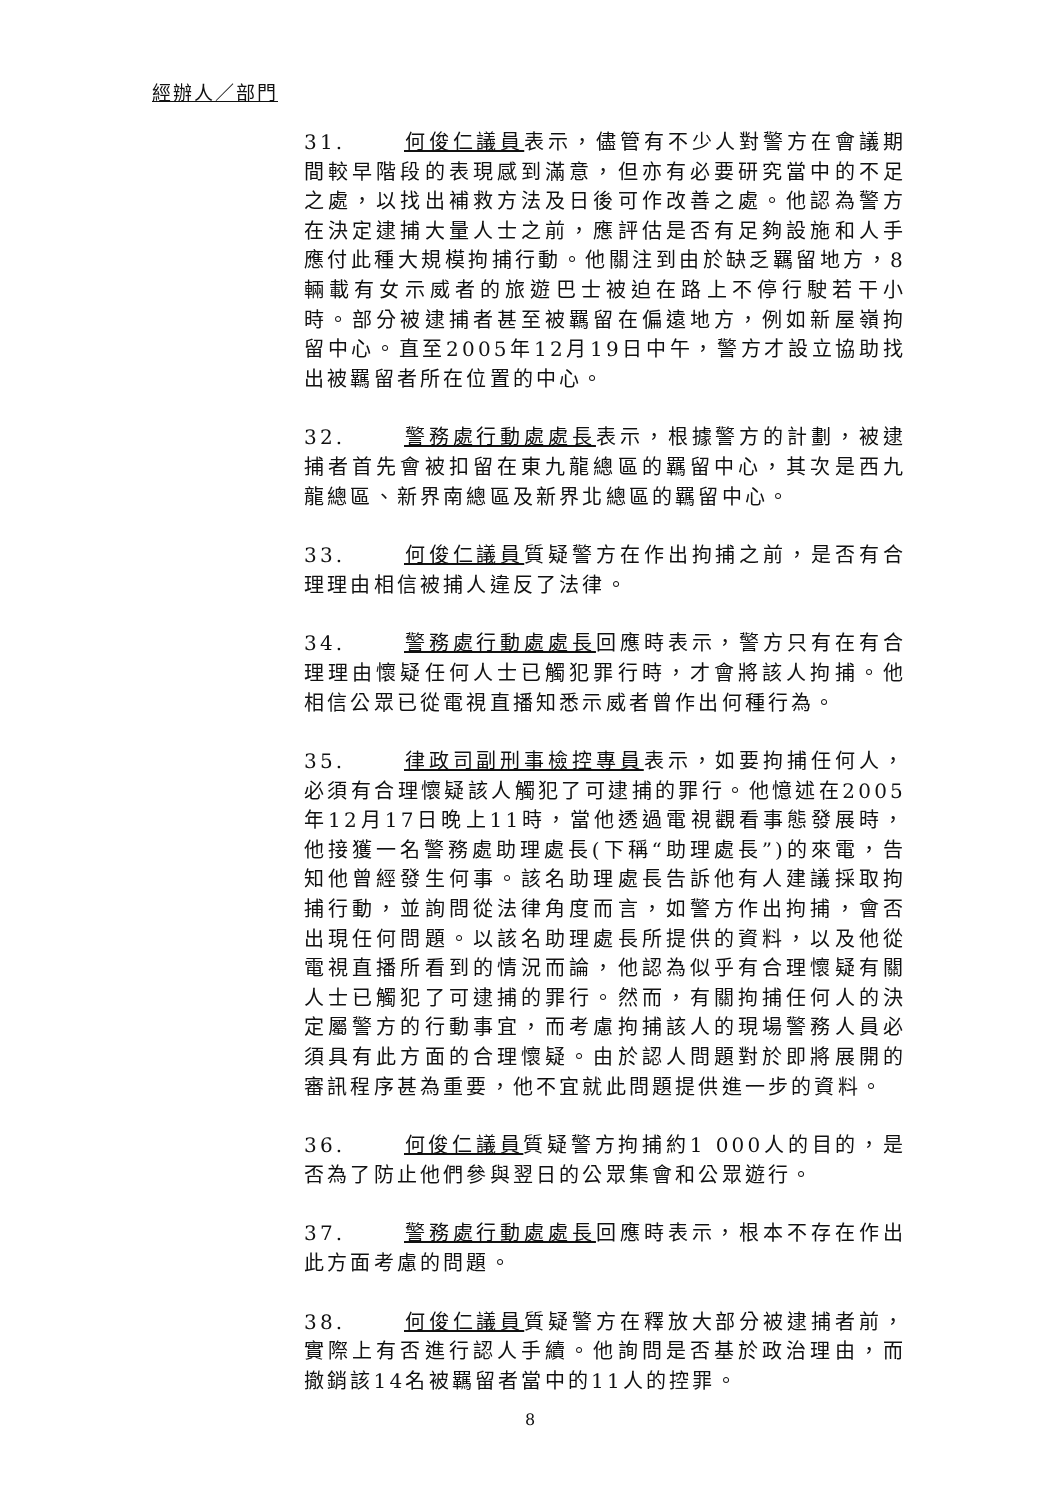經辦人／部門
31. 何俊仁議員表示，儘管有不少人對警方在會議期間較早階段的表現感到滿意，但亦有必要研究當中的不足之處，以找出補救方法及日後可作改善之處。他認為警方在決定逮捕大量人士之前，應評估是否有足夠設施和人手應付此種大規模拘捕行動。他關注到由於缺乏羈留地方，8輛載有女示威者的旅遊巴士被迫在路上不停行駛若干小時。部分被逮捕者甚至被羈留在偏遠地方，例如新屋嶺拘留中心。直至2005年12月19日中午，警方才設立協助找出被羈留者所在位置的中心。
32. 警務處行動處處長表示，根據警方的計劃，被逮捕者首先會被扣留在東九龍總區的羈留中心，其次是西九龍總區、新界南總區及新界北總區的羈留中心。
33. 何俊仁議員質疑警方在作出拘捕之前，是否有合理理由相信被捕人違反了法律。
34. 警務處行動處處長回應時表示，警方只有在有合理理由懷疑任何人士已觸犯罪行時，才會將該人拘捕。他相信公眾已從電視直播知悉示威者曾作出何種行為。
35. 律政司副刑事檢控專員表示，如要拘捕任何人，必須有合理懷疑該人觸犯了可逮捕的罪行。他憶述在2005年12月17日晚上11時，當他透過電視觀看事態發展時，他接獲一名警務處助理處長(下稱“助理處長”)的來電，告知他曾經發生何事。該名助理處長告訴他有人建議採取拘捕行動，並詢問從法律角度而言，如警方作出拘捕，會否出現任何問題。以該名助理處長所提供的資料，以及他從電視直播所看到的情況而論，他認為似乎有合理懷疑有關人士已觸犯了可逮捕的罪行。然而，有關拘捕任何人的決定屬警方的行動事宜，而考慮拘捕該人的現場警務人員必須具有此方面的合理懷疑。由於認人問題對於即將展開的審訊程序甚為重要，他不宜就此問題提供進一步的資料。
36. 何俊仁議員質疑警方拘捕約1 000人的目的，是否為了防止他們參與翌日的公眾集會和公眾遊行。
37. 警務處行動處處長回應時表示，根本不存在作出此方面考慮的問題。
38. 何俊仁議員質疑警方在釋放大部分被逮捕者前，實際上有否進行認人手續。他詢問是否基於政治理由，而撤銷該14名被羈留者當中的11人的控罪。
8